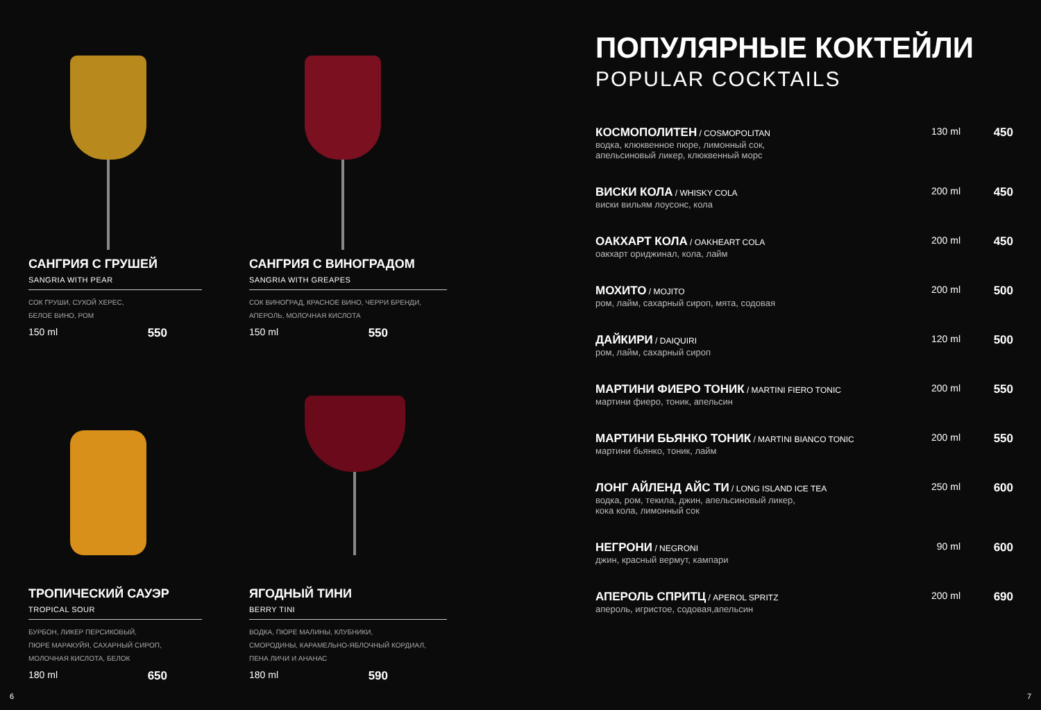САНГРИЯ С ГРУШЕЙ
SANGRIA WITH PEAR
СОК ГРУШИ, СУХОЙ ХЕРЕС,
БЕЛОЕ ВИНО, РОМ
150 ml 550
САНГРИЯ С ВИНОГРАДОМ
SANGRIA WITH GREAPES
СОК ВИНОГРАД, КРАСНОЕ ВИНО, ЧЕРРИ БРЕНДИ,
АПЕРОЛЬ, МОЛОЧНАЯ КИСЛОТА
150 ml 550
ТРОПИЧЕСКИЙ САУЭР
TROPICAL SOUR
БУРБОН, ЛИКЕР ПЕРСИКОВЫЙ,
ПЮРЕ МАРАКУЙЯ, САХАРНЫЙ СИРОП,
МОЛОЧНАЯ КИСЛОТА, БЕЛОК
180 ml 650
ЯГОДНЫЙ ТИНИ
BERRY TINI
ВОДКА, ПЮРЕ МАЛИНЫ, КЛУБНИКИ,
СМОРОДИНЫ, КАРАМЕЛЬНО-ЯБЛОЧНЫЙ КОРДИАЛ,
ПЕНА ЛИЧИ И АНАНАС
180 ml 590
ПОПУЛЯРНЫЕ КОКТЕЙЛИ
POPULAR COCKTAILS
КОСМОПОЛИТЕН / COSMOPOLITAN
водка, клюквенное пюре, лимонный сок,
апельсиновый ликер, клюквенный морс
130 ml
450
ВИСКИ КОЛА / WHISKY COLA
виски вильям лоусонс, кола
200 ml
450
ОАКХАРТ КОЛА / OAKHEART COLA
оакхарт ориджинал, кола, лайм
200 ml
450
МОХИТО / MOJITO
ром, лайм, сахарный сироп, мята, содовая
200 ml
500
ДАЙКИРИ / DAIQUIRI
ром, лайм, сахарный сироп
120 ml
500
МАРТИНИ ФИЕРО ТОНИК / MARTINI FIERO TONIC
мартини фиеро, тоник, апельсин
200 ml
550
МАРТИНИ БЬЯНКО ТОНИК / MARTINI BIANCO TONIC
мартини бьянко, тоник, лайм
200 ml
550
ЛОНГ АЙЛЕНД АЙС ТИ / LONG ISLAND ICE TEA
водка, ром, текила, джин, апельсиновый ликер,
кока кола, лимонный сок
250 ml
600
НЕГРОНИ / NEGRONI
джин, красный вермут, кампари
90 ml
600
АПЕРОЛЬ СПРИТЦ / APEROL SPRITZ
апероль, игристое, содовая,апельсин
200 ml
690
6 7